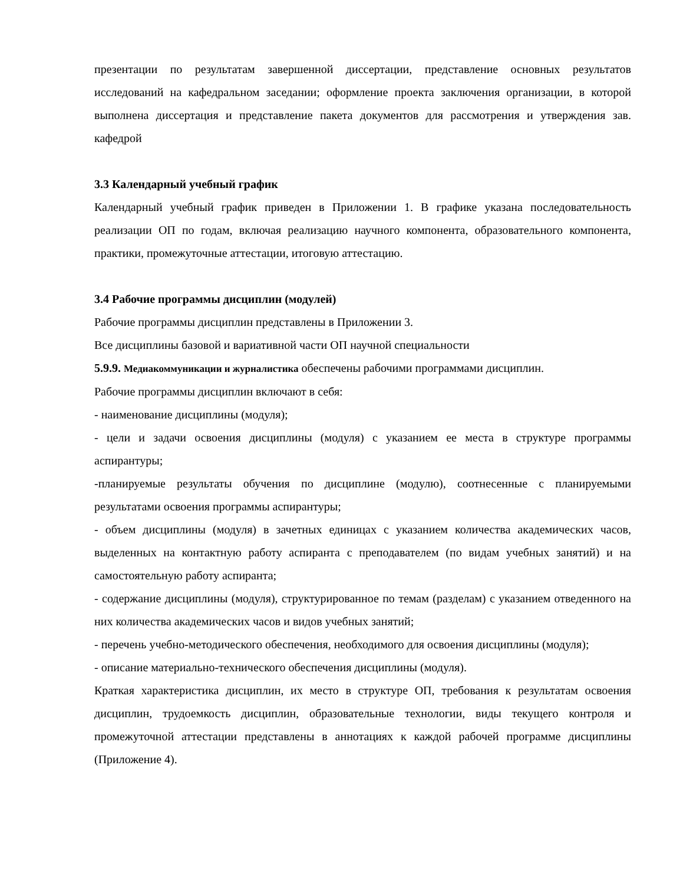презентации по результатам завершенной диссертации, представление основных результатов исследований на кафедральном заседании; оформление проекта заключения организации, в которой выполнена диссертация и представление пакета документов для рассмотрения и утверждения зав. кафедрой
3.3 Календарный учебный график
Календарный учебный график приведен в Приложении 1. В графике указана последовательность реализации ОП по годам, включая реализацию научного компонента, образовательного компонента, практики, промежуточные аттестации, итоговую аттестацию.
3.4 Рабочие программы дисциплин (модулей)
Рабочие программы дисциплин представлены в Приложении 3.
Все дисциплины базовой и вариативной части ОП научной специальности
5.9.9. Медиакоммуникации и журналистика обеспечены рабочими программами дисциплин.
Рабочие программы дисциплин включают в себя:
- наименование дисциплины (модуля);
- цели и задачи освоения дисциплины (модуля) с указанием ее места в структуре программы аспирантуры;
-планируемые результаты обучения по дисциплине (модулю), соотнесенные с планируемыми результатами освоения программы аспирантуры;
- объем дисциплины (модуля) в зачетных единицах с указанием количества академических часов, выделенных на контактную работу аспиранта с преподавателем (по видам учебных занятий) и на самостоятельную работу аспиранта;
- содержание дисциплины (модуля), структурированное по темам (разделам) с указанием отведенного на них количества академических часов и видов учебных занятий;
- перечень учебно-методического обеспечения, необходимого для освоения дисциплины (модуля);
- описание материально-технического обеспечения дисциплины (модуля).
Краткая характеристика дисциплин, их место в структуре ОП, требования к результатам освоения дисциплин, трудоемкость дисциплин, образовательные технологии, виды текущего контроля и промежуточной аттестации представлены в аннотациях к каждой рабочей программе дисциплины (Приложение 4).